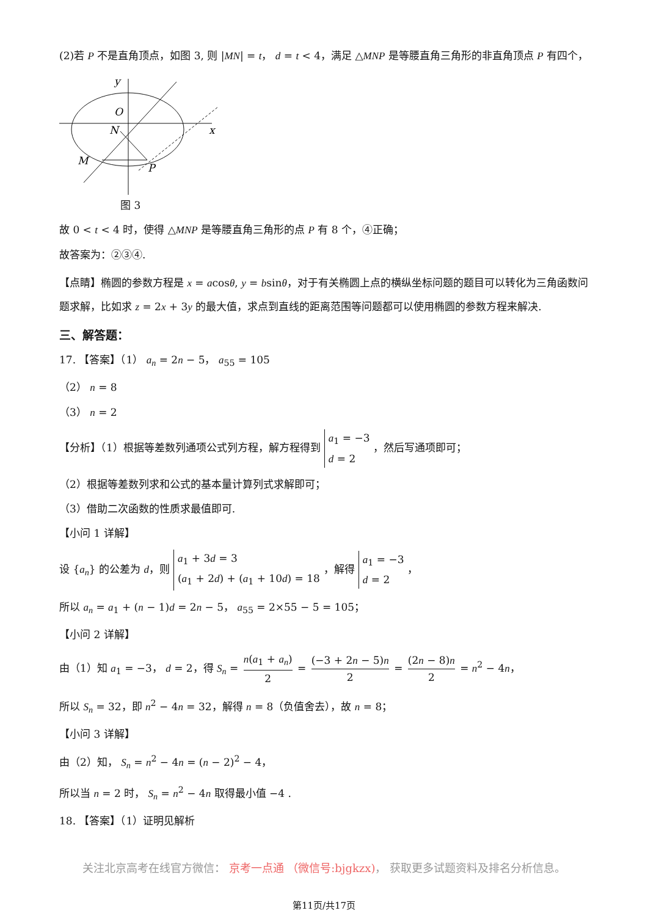(2)若 P 不是直角顶点，如图 3, 则 |MN| = t， d = t < 4，满足 △MNP 是等腰直角三角形的非直角顶点 P 有四个，
y
O
N
x
M
P
图 3
故 0 < t < 4 时，使得 △MNP 是等腰直角三角形的点 P 有 8 个，④正确；
故答案为：②③④.
【点睛】椭圆的参数方程是 x = acosθ, y = bsinθ，对于有关椭圆上点的横纵坐标问题的题目可以转化为三角函数问题求解，比如求 z = 2x + 3y 的最大值，求点到直线的距离范围等问题都可以使用椭圆的参数方程来解决.
三、解答题：
17. 【答案】（1） a<sub>n</sub> = 2n − 5， a<sub>55</sub> = 105
（2） n = 8
（3） n = 2
【分析】（1）根据等差数列通项公式列方程，解方程得到 a<sub>1</sub> = −3
d = 2 ，然后写通项即可；
（2）根据等差数列求和公式的基本量计算列式求解即可；
（3）借助二次函数的性质求最值即可.
【小问 1 详解】
设 {a<sub>n</sub>} 的公差为 d，则 a<sub>1</sub> + 3d = 3
(a<sub>1</sub> + 2d) + (a<sub>1</sub> + 10d) = 18 ，解得 a<sub>1</sub> = −3
d = 2 ，
所以 a<sub>n</sub> = a<sub>1</sub> + (n − 1)d = 2n − 5， a<sub>55</sub> = 2×55 − 5 = 105；
【小问 2 详解】
由（1）知 a<sub>1</sub> = −3， d = 2，得 S<sub>n</sub> = n(a<sub>1</sub> + a<sub>n</sub>) 2 = (−3 + 2n − 5)n 2 = (2n − 8)n 2 = n<sup>2</sup> − 4n，
所以 S<sub>n</sub> = 32，即 n<sup>2</sup> − 4n = 32，解得 n = 8（负值舍去），故 n = 8；
【小问 3 详解】
由（2）知， S<sub>n</sub> = n<sup>2</sup> − 4n = (n − 2)<sup>2</sup> − 4，
所以当 n = 2 时， S<sub>n</sub> = n<sup>2</sup> − 4n 取得最小值 −4 .
18. 【答案】（1）证明见解析
关注北京高考在线官方微信： 京考一点通 （微信号:bjgkzx)， 获取更多试题资料及排名分析信息。
第11页/共17页